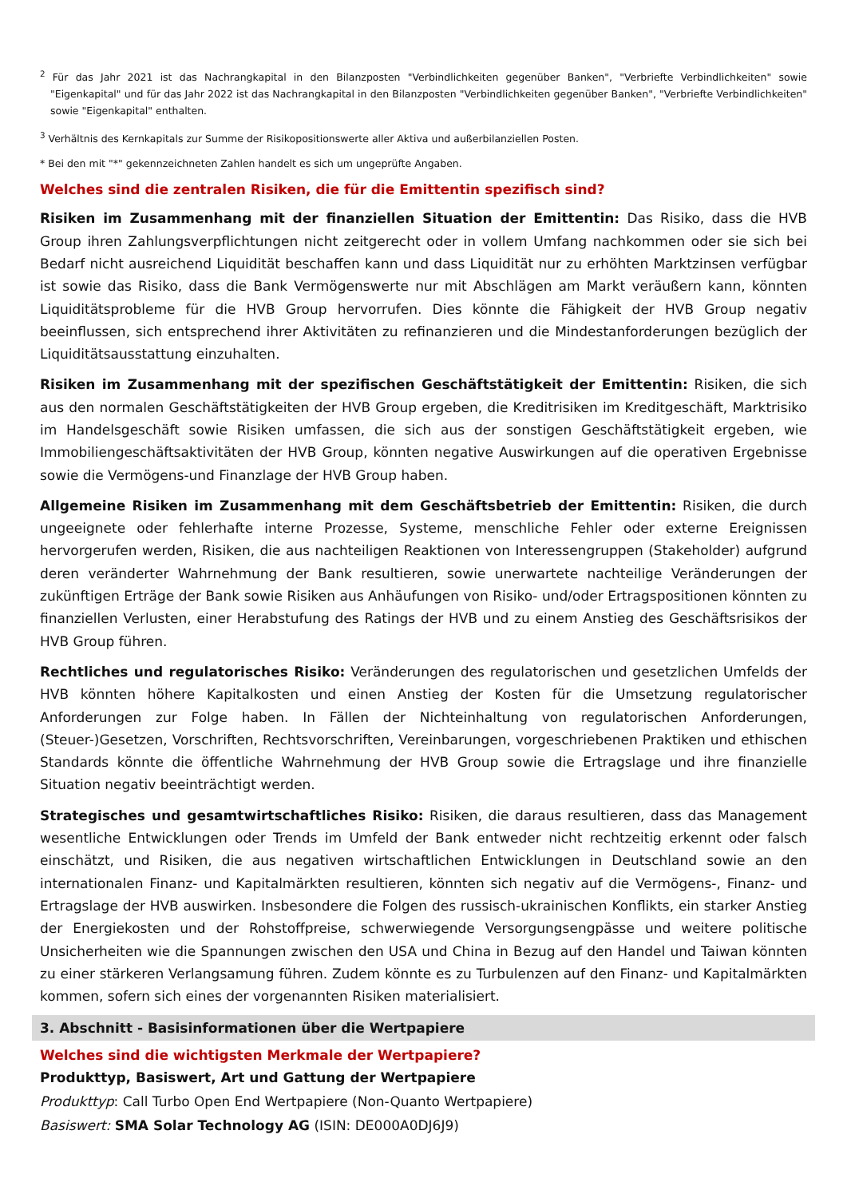<sup>2</sup> Für das Jahr 2021 ist das Nachrangkapital in den Bilanzposten "Verbindlichkeiten gegenüber Banken", "Verbriefte Verbindlichkeiten" sowie "Eigenkapital" und für das Jahr 2022 ist das Nachrangkapital in den Bilanzposten "Verbindlichkeiten gegenüber Banken", "Verbriefte Verbindlichkeiten" sowie "Eigenkapital" enthalten.
<sup>3</sup> Verhältnis des Kernkapitals zur Summe der Risikopositionswerte aller Aktiva und außerbilanziellen Posten.
* Bei den mit "*" gekennzeichneten Zahlen handelt es sich um ungeprüfte Angaben.
Welches sind die zentralen Risiken, die für die Emittentin spezifisch sind?
Risiken im Zusammenhang mit der finanziellen Situation der Emittentin: Das Risiko, dass die HVB Group ihren Zahlungsverpflichtungen nicht zeitgerecht oder in vollem Umfang nachkommen oder sie sich bei Bedarf nicht ausreichend Liquidität beschaffen kann und dass Liquidität nur zu erhöhten Marktzinsen verfügbar ist sowie das Risiko, dass die Bank Vermögenswerte nur mit Abschlägen am Markt veräußern kann, könnten Liquiditätsprobleme für die HVB Group hervorrufen. Dies könnte die Fähigkeit der HVB Group negativ beeinflussen, sich entsprechend ihrer Aktivitäten zu refinanzieren und die Mindestanforderungen bezüglich der Liquiditätsausstattung einzuhalten.
Risiken im Zusammenhang mit der spezifischen Geschäftstätigkeit der Emittentin: Risiken, die sich aus den normalen Geschäftstätigkeiten der HVB Group ergeben, die Kreditrisiken im Kreditgeschäft, Marktrisiko im Handelsgeschäft sowie Risiken umfassen, die sich aus der sonstigen Geschäftstätigkeit ergeben, wie Immobiliengeschäftsaktivitäten der HVB Group, könnten negative Auswirkungen auf die operativen Ergebnisse sowie die Vermögens-und Finanzlage der HVB Group haben.
Allgemeine Risiken im Zusammenhang mit dem Geschäftsbetrieb der Emittentin: Risiken, die durch ungeeignete oder fehlerhafte interne Prozesse, Systeme, menschliche Fehler oder externe Ereignissen hervorgerufen werden, Risiken, die aus nachteiligen Reaktionen von Interessengruppen (Stakeholder) aufgrund deren veränderter Wahrnehmung der Bank resultieren, sowie unerwartete nachteilige Veränderungen der zukünftigen Erträge der Bank sowie Risiken aus Anhäufungen von Risiko- und/oder Ertragspositionen könnten zu finanziellen Verlusten, einer Herabstufung des Ratings der HVB und zu einem Anstieg des Geschäftsrisikos der HVB Group führen.
Rechtliches und regulatorisches Risiko: Veränderungen des regulatorischen und gesetzlichen Umfelds der HVB könnten höhere Kapitalkosten und einen Anstieg der Kosten für die Umsetzung regulatorischer Anforderungen zur Folge haben. In Fällen der Nichteinhaltung von regulatorischen Anforderungen, (Steuer-)Gesetzen, Vorschriften, Rechtsvorschriften, Vereinbarungen, vorgeschriebenen Praktiken und ethischen Standards könnte die öffentliche Wahrnehmung der HVB Group sowie die Ertragslage und ihre finanzielle Situation negativ beeinträchtigt werden.
Strategisches und gesamtwirtschaftliches Risiko: Risiken, die daraus resultieren, dass das Management wesentliche Entwicklungen oder Trends im Umfeld der Bank entweder nicht rechtzeitig erkennt oder falsch einschätzt, und Risiken, die aus negativen wirtschaftlichen Entwicklungen in Deutschland sowie an den internationalen Finanz- und Kapitalmärkten resultieren, könnten sich negativ auf die Vermögens-, Finanz- und Ertragslage der HVB auswirken. Insbesondere die Folgen des russisch-ukrainischen Konflikts, ein starker Anstieg der Energiekosten und der Rohstoffpreise, schwerwiegende Versorgungsengpässe und weitere politische Unsicherheiten wie die Spannungen zwischen den USA und China in Bezug auf den Handel und Taiwan könnten zu einer stärkeren Verlangsamung führen. Zudem könnte es zu Turbulenzen auf den Finanz- und Kapitalmärkten kommen, sofern sich eines der vorgenannten Risiken materialisiert.
3. Abschnitt - Basisinformationen über die Wertpapiere
Welches sind die wichtigsten Merkmale der Wertpapiere?
Produkttyp, Basiswert, Art und Gattung der Wertpapiere
Produkttyp: Call Turbo Open End Wertpapiere (Non-Quanto Wertpapiere)
Basiswert: SMA Solar Technology AG (ISIN: DE000A0DJ6J9)